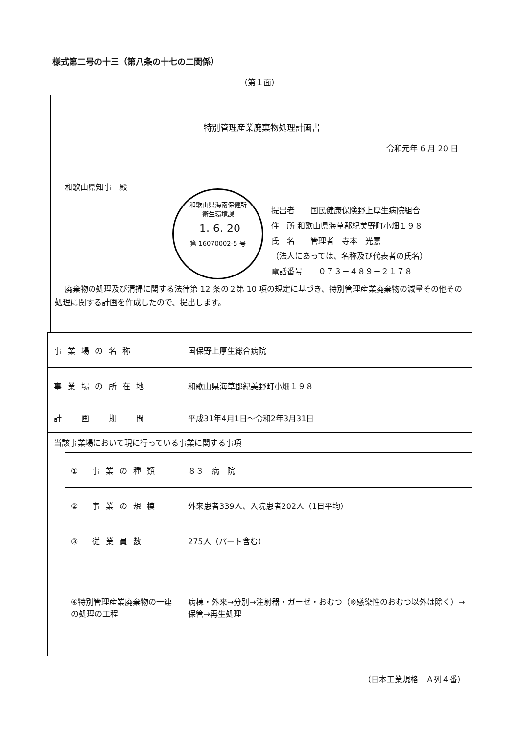様式第二号の十三（第八条の十七の二関係）
（第１面）
特別管理産業廃棄物処理計画書
令和元年 6 月 20 日
和歌山県知事　殿
和歌山県海南保健所
衛生環境課
-1. 6. 20
第 16070002-5 号
提出者　　国民健康保険野上厚生病院組合
住　所 和歌山県海草郡紀美野町小畑１９８
氏　名　　管理者　寺本　光嘉
（法人にあっては、名称及び代表者の氏名）
電話番号　　０７３－４８９－２１７８
廃棄物の処理及び清掃に関する法律第 12 条の２第 10 項の規定に基づき、特別管理産業廃棄物の減量その他その処理に関する計画を作成したので、提出します。
| 事業場の名称 | | 国保野上厚生総合病院 |
| 事業場の所在地 | | 和歌山県海草郡紀美野町小畑１９８ |
| 計 画 期 間 | | 平成31年4月1日～令和2年3月31日 |
| 当該事業場において現に行っている事業に関する事項 | | |
| | ① 事業の種類 | ８３ 病 院 |
| | ② 事業の規模 | 外来患者339人、入院患者202人（1日平均） |
| | ③ 従業員数 | 275人（パート含む） |
| | ④特別管理産業廃棄物の一連の処理の工程 | 病棟・外来→分別→注射器・ガーゼ・おむつ（※感染性のおむつ以外は除く）→保管→再生処理 |
（日本工業規格　Ａ列４番）